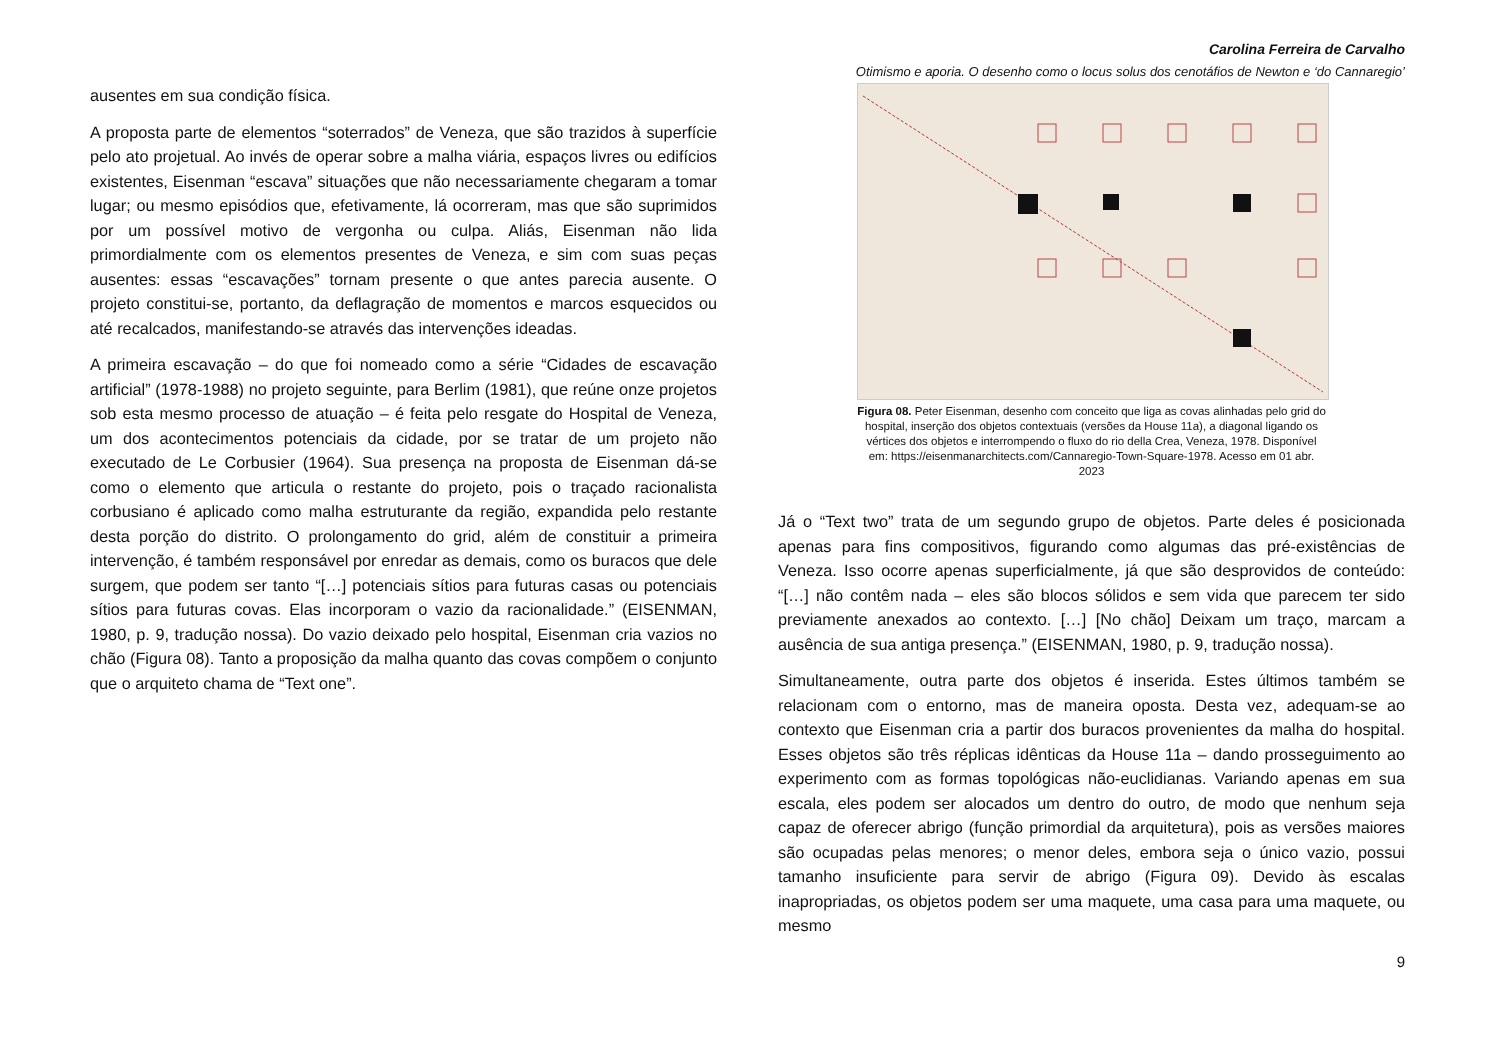Carolina Ferreira de Carvalho
Otimismo e aporia. O desenho como o locus solus dos cenotáfios de Newton e ‘do Cannaregio’
ausentes em sua condição física.
A proposta parte de elementos “soterrados” de Veneza, que são trazidos à superfície pelo ato projetual. Ao invés de operar sobre a malha viária, espaços livres ou edifícios existentes, Eisenman “escava” situações que não necessariamente chegaram a tomar lugar; ou mesmo episódios que, efetivamente, lá ocorreram, mas que são suprimidos por um possível motivo de vergonha ou culpa. Aliás, Eisenman não lida primordialmente com os elementos presentes de Veneza, e sim com suas peças ausentes: essas “escavações” tornam presente o que antes parecia ausente. O projeto constitui-se, portanto, da deflagração de momentos e marcos esquecidos ou até recalcados, manifestando-se através das intervenções ideadas.
A primeira escavação – do que foi nomeado como a série “Cidades de escavação artificial” (1978-1988) no projeto seguinte, para Berlim (1981), que reúne onze projetos sob esta mesmo processo de atuação – é feita pelo resgate do Hospital de Veneza, um dos acontecimentos potenciais da cidade, por se tratar de um projeto não executado de Le Corbusier (1964). Sua presença na proposta de Eisenman dá-se como o elemento que articula o restante do projeto, pois o traçado racionalista corbusiano é aplicado como malha estruturante da região, expandida pelo restante desta porção do distrito. O prolongamento do grid, além de constituir a primeira intervenção, é também responsável por enredar as demais, como os buracos que dele surgem, que podem ser tanto “[…] potenciais sítios para futuras casas ou potenciais sítios para futuras covas. Elas incorporam o vazio da racionalidade.” (EISENMAN, 1980, p. 9, tradução nossa). Do vazio deixado pelo hospital, Eisenman cria vazios no chão (Figura 08). Tanto a proposição da malha quanto das covas compõem o conjunto que o arquiteto chama de “Text one”.
Figura 08. Peter Eisenman, desenho com conceito que liga as covas alinhadas pelo grid do hospital, inserção dos objetos contextuais (versões da House 11a), a diagonal ligando os vértices dos objetos e interrompendo o fluxo do rio della Crea, Veneza, 1978. Disponível em: https://eisenmanarchitects.com/Cannaregio-Town-Square-1978. Acesso em 01 abr. 2023
Já o “Text two” trata de um segundo grupo de objetos. Parte deles é posicionada apenas para fins compositivos, figurando como algumas das pré-existências de Veneza. Isso ocorre apenas superficialmente, já que são desprovidos de conteúdo: “[…] não contêm nada – eles são blocos sólidos e sem vida que parecem ter sido previamente anexados ao contexto. […] [No chão] Deixam um traço, marcam a ausência de sua antiga presença.” (EISENMAN, 1980, p. 9, tradução nossa).
Simultaneamente, outra parte dos objetos é inserida. Estes últimos também se relacionam com o entorno, mas de maneira oposta. Desta vez, adequam-se ao contexto que Eisenman cria a partir dos buracos provenientes da malha do hospital. Esses objetos são três réplicas idênticas da House 11a – dando prosseguimento ao experimento com as formas topológicas não-euclidianas. Variando apenas em sua escala, eles podem ser alocados um dentro do outro, de modo que nenhum seja capaz de oferecer abrigo (função primordial da arquitetura), pois as versões maiores são ocupadas pelas menores; o menor deles, embora seja o único vazio, possui tamanho insuficiente para servir de abrigo (Figura 09). Devido às escalas inapropriadas, os objetos podem ser uma maquete, uma casa para uma maquete, ou mesmo
9